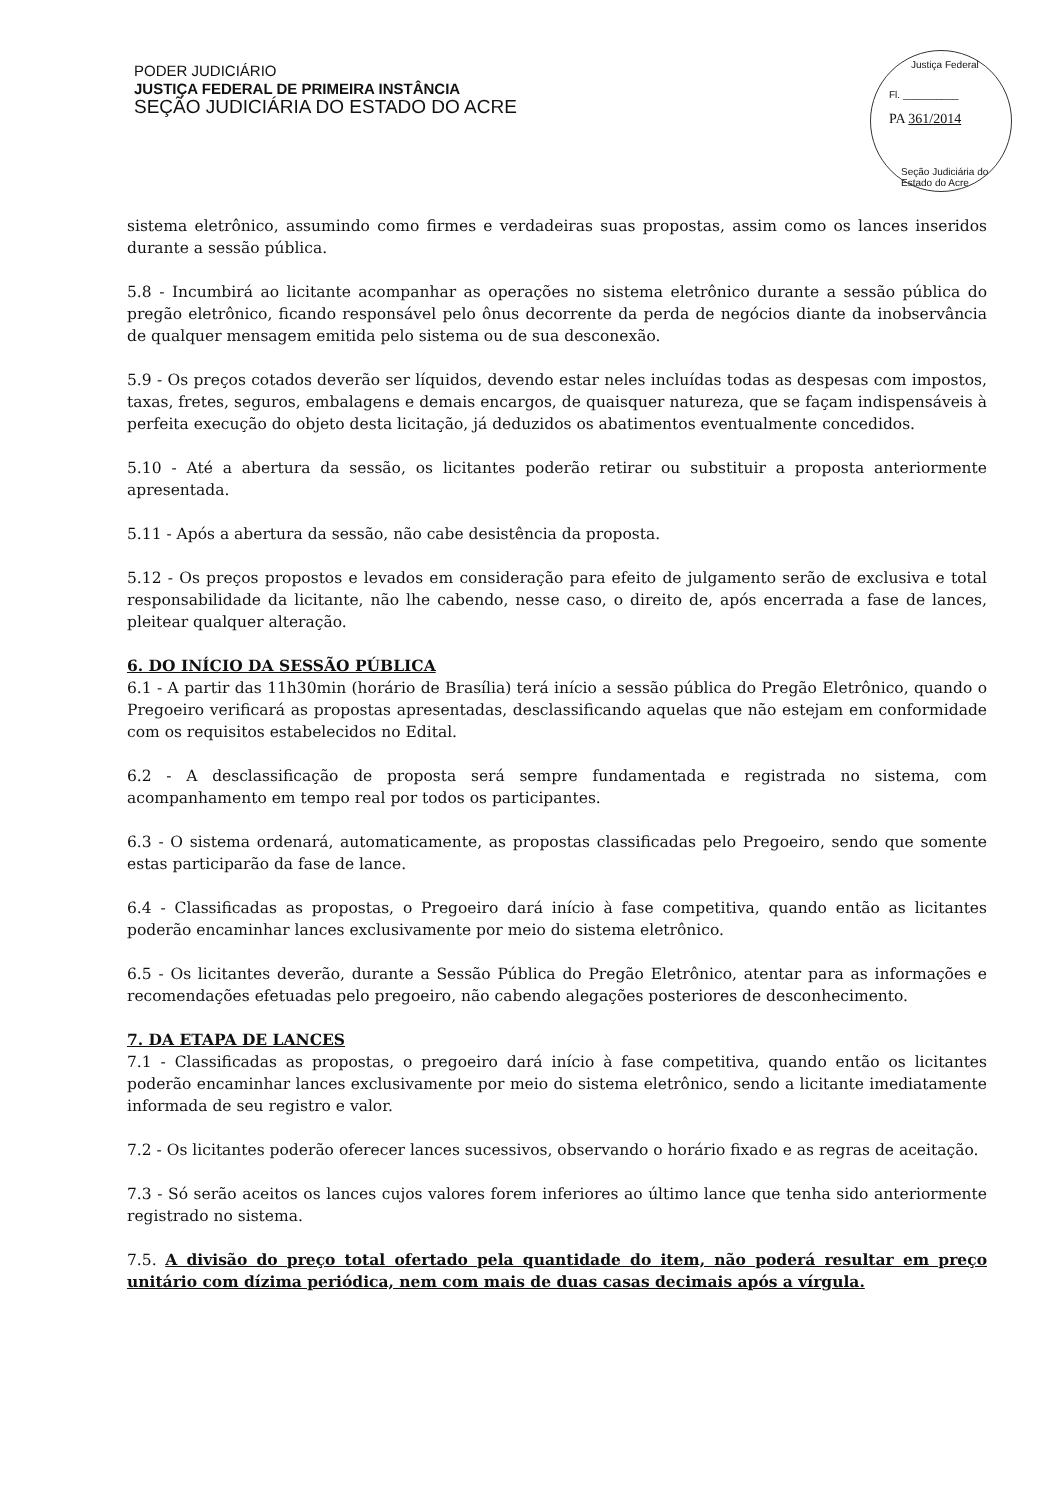PODER JUDICIÁRIO
JUSTIÇA FEDERAL DE PRIMEIRA INSTÂNCIA
SEÇÃO JUDICIÁRIA DO ESTADO DO ACRE
Justiça Federal
Fl. __________
PA 361/2014
Seção Judiciária do Estado do Acre
sistema eletrônico, assumindo como firmes e verdadeiras suas propostas, assim como os lances inseridos durante a sessão pública.
5.8 - Incumbirá ao licitante acompanhar as operações no sistema eletrônico durante a sessão pública do pregão eletrônico, ficando responsável pelo ônus decorrente da perda de negócios diante da inobservância de qualquer mensagem emitida pelo sistema ou de sua desconexão.
5.9 - Os preços cotados deverão ser líquidos, devendo estar neles incluídas todas as despesas com impostos, taxas, fretes, seguros, embalagens e demais encargos, de quaisquer natureza, que se façam indispensáveis à perfeita execução do objeto desta licitação, já deduzidos os abatimentos eventualmente concedidos.
5.10 - Até a abertura da sessão, os licitantes poderão retirar ou substituir a proposta anteriormente apresentada.
5.11 - Após a abertura da sessão, não cabe desistência da proposta.
5.12 - Os preços propostos e levados em consideração para efeito de julgamento serão de exclusiva e total responsabilidade da licitante, não lhe cabendo, nesse caso, o direito de, após encerrada a fase de lances, pleitear qualquer alteração.
6. DO INÍCIO DA SESSÃO PÚBLICA
6.1 - A partir das 11h30min (horário de Brasília) terá início a sessão pública do Pregão Eletrônico, quando o Pregoeiro verificará as propostas apresentadas, desclassificando aquelas que não estejam em conformidade com os requisitos estabelecidos no Edital.
6.2 - A desclassificação de proposta será sempre fundamentada e registrada no sistema, com acompanhamento em tempo real por todos os participantes.
6.3 - O sistema ordenará, automaticamente, as propostas classificadas pelo Pregoeiro, sendo que somente estas participarão da fase de lance.
6.4 - Classificadas as propostas, o Pregoeiro dará início à fase competitiva, quando então as licitantes poderão encaminhar lances exclusivamente por meio do sistema eletrônico.
6.5 - Os licitantes deverão, durante a Sessão Pública do Pregão Eletrônico, atentar para as informações e recomendações efetuadas pelo pregoeiro, não cabendo alegações posteriores de desconhecimento.
7. DA ETAPA DE LANCES
7.1 - Classificadas as propostas, o pregoeiro dará início à fase competitiva, quando então os licitantes poderão encaminhar lances exclusivamente por meio do sistema eletrônico, sendo a licitante imediatamente informada de seu registro e valor.
7.2 - Os licitantes poderão oferecer lances sucessivos, observando o horário fixado e as regras de aceitação.
7.3 - Só serão aceitos os lances cujos valores forem inferiores ao último lance que tenha sido anteriormente registrado no sistema.
7.5. A divisão do preço total ofertado pela quantidade do item, não poderá resultar em preço unitário com dízima periódica, nem com mais de duas casas decimais após a vírgula.